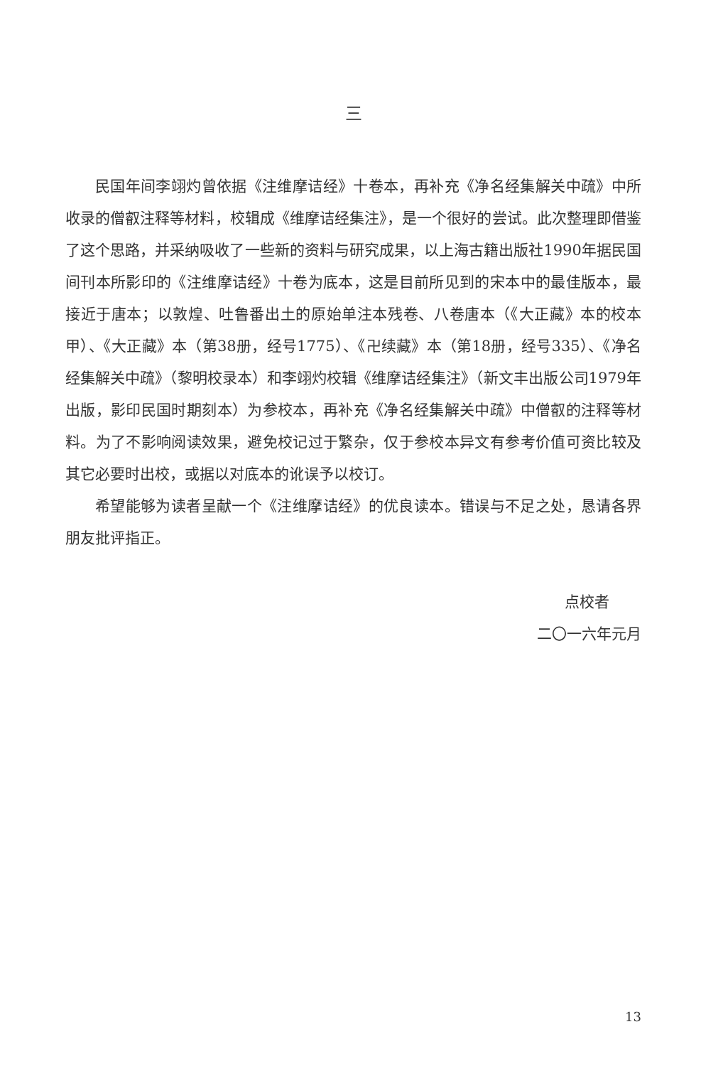三
民国年间李翊灼曾依据《注维摩诘经》十卷本，再补充《净名经集解关中疏》中所收录的僧叡注释等材料，校辑成《维摩诘经集注》，是一个很好的尝试。此次整理即借鉴了这个思路，并采纳吸收了一些新的资料与研究成果，以上海古籍出版社1990年据民国间刊本所影印的《注维摩诘经》十卷为底本，这是目前所见到的宋本中的最佳版本，最接近于唐本；以敦煌、吐鲁番出土的原始单注本残卷、八卷唐本（《大正藏》本的校本甲）、《大正藏》本（第38册，经号1775）、《卍续藏》本（第18册，经号335）、《净名经集解关中疏》（黎明校录本）和李翊灼校辑《维摩诘经集注》（新文丰出版公司1979年出版，影印民国时期刻本）为参校本，再补充《净名经集解关中疏》中僧叡的注释等材料。为了不影响阅读效果，避免校记过于繁杂，仅于参校本异文有参考价值可资比较及其它必要时出校，或据以对底本的讹误予以校订。
希望能够为读者呈献一个《注维摩诘经》的优良读本。错误与不足之处，恳请各界朋友批评指正。
点校者
二〇一六年元月
13